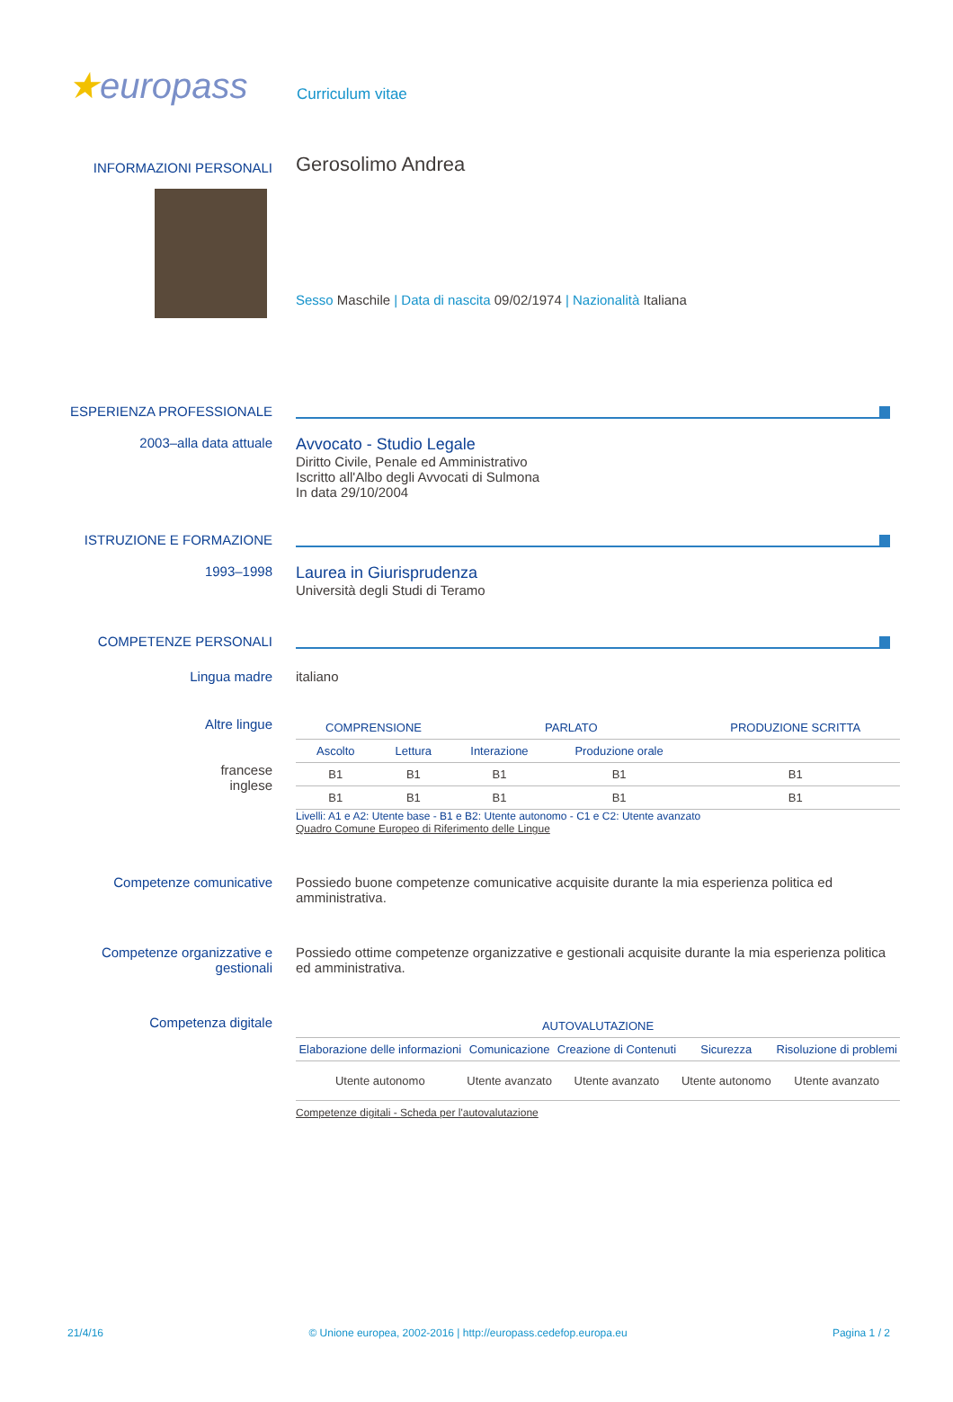★europass
Curriculum vitae
INFORMAZIONI PERSONALI
Gerosolimo Andrea
Sesso Maschile | Data di nascita 09/02/1974 | Nazionalità Italiana
ESPERIENZA PROFESSIONALE
2003–alla data attuale
Avvocato - Studio Legale
Diritto Civile, Penale ed Amministrativo
Iscritto all'Albo degli Avvocati di Sulmona
In data 29/10/2004
ISTRUZIONE E FORMAZIONE
1993–1998
Laurea in Giurisprudenza
Università degli Studi di Teramo
COMPETENZE PERSONALI
Lingua madre italiano
Altre lingue
francese
inglese
| COMPRENSIONE | | PARLATO | | PRODUZIONE SCRITTA |
| --- | --- | --- | --- | --- |
| Ascolto | Lettura | Interazione | Produzione orale | |
| B1 | B1 | B1 | B1 | B1 |
| B1 | B1 | B1 | B1 | B1 |
Livelli: A1 e A2: Utente base - B1 e B2: Utente autonomo - C1 e C2: Utente avanzato
Quadro Comune Europeo di Riferimento delle Lingue
Competenze comunicative Possiedo buone competenze comunicative acquisite durante la mia esperienza politica ed amministrativa.
Competenze organizzative e gestionali
Possiedo ottime competenze organizzative e gestionali acquisite durante la mia esperienza politica ed amministrativa.
Competenza digitale
| AUTOVALUTAZIONE | | | | |
| --- | --- | --- | --- | --- |
| Elaborazione delle informazioni | Comunicazione | Creazione di Contenuti | Sicurezza | Risoluzione di problemi |
| Utente autonomo | Utente avanzato | Utente avanzato | Utente autonomo | Utente avanzato |
Competenze digitali - Scheda per l'autovalutazione
21/4/16 © Unione europea, 2002-2016 | http://europass.cedefop.europa.eu Pagina 1 / 2